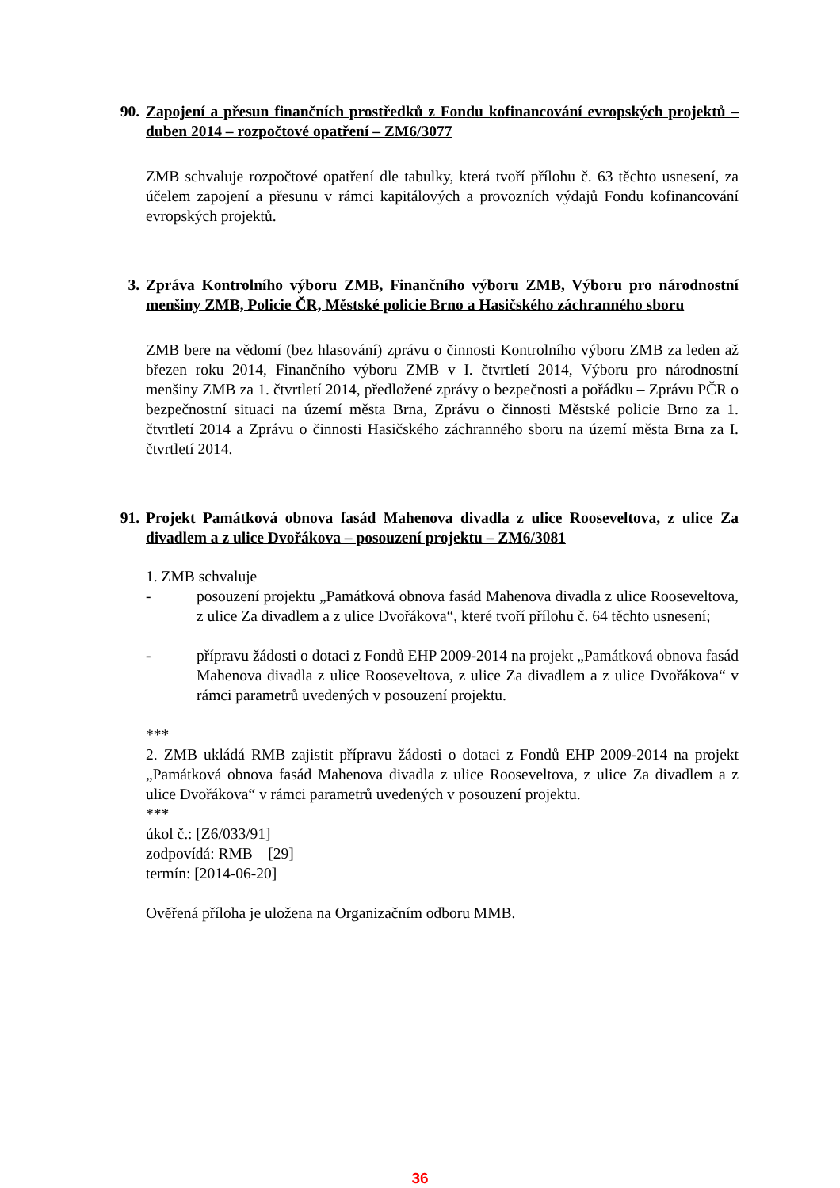90. Zapojení a přesun finančních prostředků z Fondu kofinancování evropských projektů – duben 2014 – rozpočtové opatření – ZM6/3077
ZMB schvaluje rozpočtové opatření dle tabulky, která tvoří přílohu č. 63 těchto usnesení, za účelem zapojení a přesunu v rámci kapitálových a provozních výdajů Fondu kofinancování evropských projektů.
3. Zpráva Kontrolního výboru ZMB, Finančního výboru ZMB, Výboru pro národnostní menšiny ZMB, Policie ČR, Městské policie Brno a Hasičského záchranného sboru
ZMB bere na vědomí (bez hlasování) zprávu o činnosti Kontrolního výboru ZMB za leden až březen roku 2014, Finančního výboru ZMB v I. čtvrtletí 2014, Výboru pro národnostní menšiny ZMB za 1. čtvrtletí 2014, předložené zprávy o bezpečnosti a pořádku – Zprávu PČR o bezpečnostní situaci na území města Brna, Zprávu o činnosti Městské policie Brno za 1. čtvrtletí 2014 a Zprávu o činnosti Hasičského záchranného sboru na území města Brna za I. čtvrtletí 2014.
91. Projekt Památková obnova fasád Mahenova divadla z ulice Rooseveltova, z ulice Za divadlem a z ulice Dvořákova – posouzení projektu – ZM6/3081
1. ZMB schvaluje
- posouzení projektu „Památková obnova fasád Mahenova divadla z ulice Rooseveltova, z ulice Za divadlem a z ulice Dvořákova“, které tvoří přílohu č. 64 těchto usnesení;
- přípravu žádosti o dotaci z Fondů EHP 2009-2014 na projekt „Památková obnova fasád Mahenova divadla z ulice Rooseveltova, z ulice Za divadlem a z ulice Dvořákova“ v rámci parametrů uvedených v posouzení projektu.
***
2. ZMB ukládá RMB zajistit přípravu žádosti o dotaci z Fondů EHP 2009-2014 na projekt „Památková obnova fasád Mahenova divadla z ulice Rooseveltova, z ulice Za divadlem a z ulice Dvořákova“ v rámci parametrů uvedených v posouzení projektu.
***
úkol č.: [Z6/033/91]
zodpovídá: RMB [29]
termín: [2014-06-20]
Ověřená příloha je uložena na Organizačním odboru MMB.
36